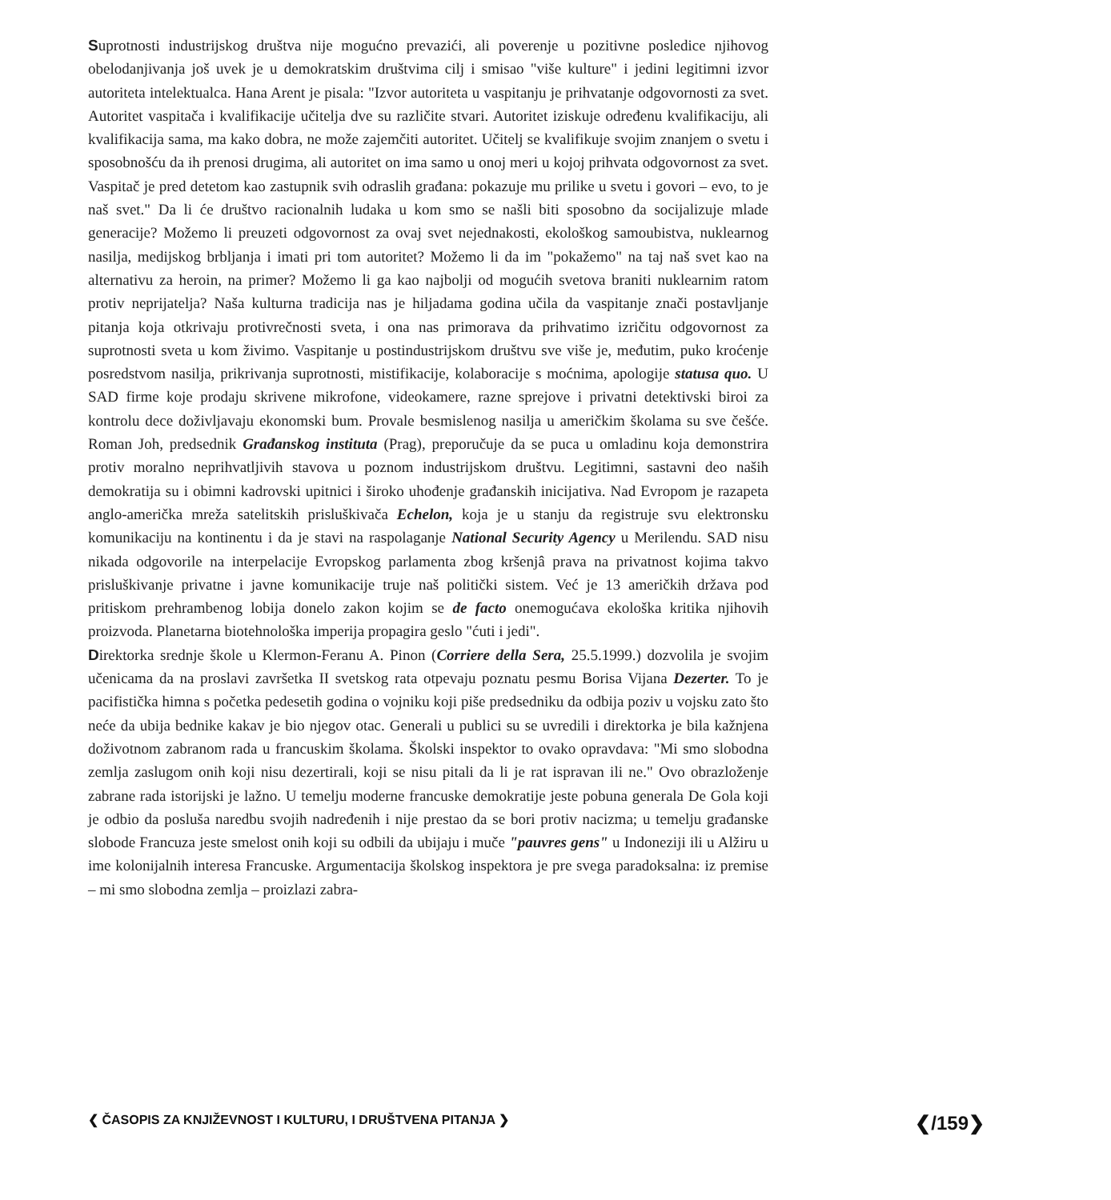Suprotnosti industrijskog društva nije mogućno prevazići, ali poverenje u pozitivne posledice njihovog obelodanjivanja još uvek je u demokratskim društvima cilj i smisao "više kulture" i jedini legitimni izvor autoriteta intelektualca. Hana Arent je pisala: "Izvor autoriteta u vaspitanju je prihvatanje odgovornosti za svet. Autoritet vaspitača i kvalifikacije učitelja dve su različite stvari. Autoritet iziskuje određenu kvalifikaciju, ali kvalifikacija sama, ma kako dobra, ne može zajemčiti autoritet. Učitelj se kvalifikuje svojim znanjem o svetu i sposobnošću da ih prenosi drugima, ali autoritet on ima samo u onoj meri u kojoj prihvata odgovornost za svet. Vaspitač je pred detetom kao zastupnik svih odraslih građana: pokazuje mu prilike u svetu i govori – evo, to je naš svet." Da li će društvo racionalnih ludaka u kom smo se našli biti sposobno da socijalizuje mlade generacije? Možemo li preuzeti odgovornost za ovaj svet nejednakosti, ekološkog samoubistva, nuklearnog nasilja, medijskog brbljanja i imati pri tom autoritet? Možemo li da im "pokažemo" na taj naš svet kao na alternativu za heroin, na primer? Možemo li ga kao najbolji od mogućih svetova braniti nuklearnim ratom protiv neprijatelja? Naša kulturna tradicija nas je hiljadama godina učila da vaspitanje znači postavljanje pitanja koja otkrivaju protivrečnosti sveta, i ona nas primorava da prihvatimo izričitu odgovornost za suprotnosti sveta u kom živimo. Vaspitanje u postindustrijskom društvu sve više je, međutim, puko kroćenje posredstvom nasilja, prikrivanja suprotnosti, mistifikacije, kolaboracije s moćnima, apologije statusa quo. U SAD firme koje prodaju skrivene mikrofone, videokamere, razne sprejove i privatni detektivski biroi za kontrolu dece doživljavaju ekonomski bum. Provale besmislenog nasilja u američkim školama su sve češće. Roman Joh, predsednik Građanskog instituta (Prag), preporučuje da se puca u omladinu koja demonstrira protiv moralno neprihvatljivih stavova u poznom industrijskom društvu. Legitimni, sastavni deo naših demokratija su i obimni kadrovski upitnici i široko uhođenje građanskih inicijativa. Nad Evropom je razapeta anglo-američka mreža satelitskih prisluškivača Echelon, koja je u stanju da registruje svu elektronsku komunikaciju na kontinentu i da je stavi na raspolaganje National Security Agency u Merilendu. SAD nisu nikada odgovorile na interpelacije Evropskog parlamenta zbog kršenjâ prava na privatnost kojima takvo prisluškivanje privatne i javne komunikacije truje naš politički sistem. Već je 13 američkih država pod pritiskom prehrambenog lobija donelo zakon kojim se de facto onemogućava ekološka kritika njihovih proizvoda. Planetarna biotehnološka imperija propagira geslo "ćuti i jedi".
Direktorka srednje škole u Klermon-Feranu A. Pinon (Corriere della Sera, 25.5.1999.) dozvolila je svojim učenicama da na proslavi završetka II svetskog rata otpevaju poznatu pesmu Borisa Vijana Dezerter. To je pacifistička himna s početka pedesetih godina o vojniku koji piše predsedniku da odbija poziv u vojsku zato što neće da ubija bednike kakav je bio njegov otac. Generali u publici su se uvredili i direktorka je bila kažnjena doživotnom zabranom rada u francuskim školama. Školski inspektor to ovako opravdava: "Mi smo slobodna zemlja zaslugom onih koji nisu dezertirali, koji se nisu pitali da li je rat ispravan ili ne." Ovo obrazloženje zabrane rada istorijski je lažno. U temelju moderne francuske demokratije jeste pobuna generala De Gola koji je odbio da posluša naredbu svojih nadređenih i nije prestao da se bori protiv nacizma; u temelju građanske slobode Francuza jeste smelost onih koji su odbili da ubijaju i muče "pauvres gens" u Indoneziji ili u Alžiru u ime kolonijalnih interesa Francuske. Argumentacija školskog inspektora je pre svega paradoksalna: iz premise – mi smo slobodna zemlja – proizlazi zabra-
❮ ČASOPIS ZA KNJIŽEVNOST I KULTURU, I DRUŠTVENA PITANJA ❯ ❮/159❯